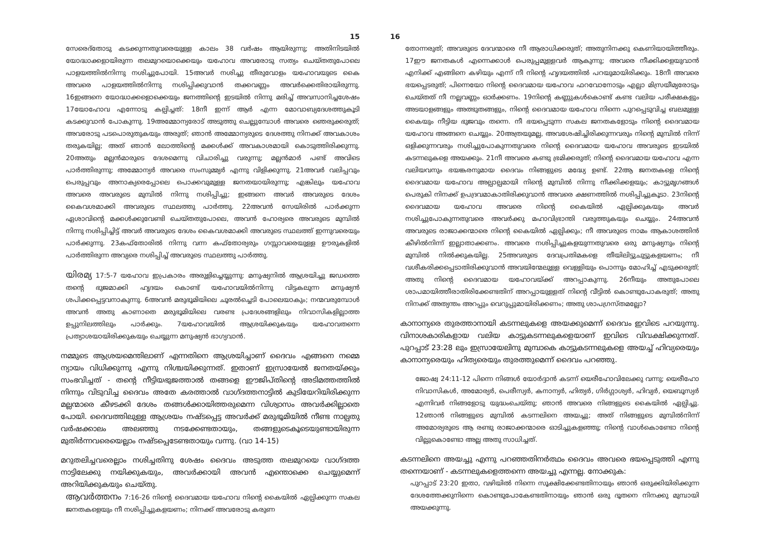15
സേരെദ്തോടു കടക്കുന്നതുവരെയുള്ള കാലം 38 വർഷം ആയിരുന്നു; അതിനിടയിൽ യോദ്ധാക്കളായിരുന്ന തലമുറയൊക്കെയും യഹോവ അവരോടു സത്യം ചെയ്തതുപോലെ പാളയത്തിൽനിന്നു നശിച്ചുപോയി. 15അവർ നശിച്ചു തീരുവോളം യഹോവയുടെ കൈ അവരെ പാളയത്തിൽനിന്നു നശിപ്പിക്കുവാൻ തക്കവണ്ണം അവർക്കെതിരായിരുന്നു. 16ഇങ്ങനെ യോദ്ധാക്കളൊക്കെയും ജനത്തിന്റെ ഇടയിൽ നിന്നു മരിച്ച് അവസാനിച്ചശേഷം 17യോഹോവ എന്നോടു കല്പിച്ചത്: 18നീ ഇന്ന് ആർ എന്ന മോവാബ്യദേശത്തുകൂടി കടക്കുവാൻ പോകുന്നു. 19അമ്മോന്യരോട് അടുത്തു ചെല്ലുമ്പോൾ അവരെ ഞെരുക്കരുത്; അവരോടു പടപൊരുതുകയും അരുത്; ഞാൻ അമ്മോന്യരുടെ ദേശത്തു നിനക്ക് അവകാശം തരുകയില്ല; അത് ഞാൻ ലോത്തിന്റെ മക്കൾക്ക് അവകാശമായി കൊടുത്തിരിക്കുന്നു. 20അതും മല്ലൻമാരുടെ ദേശമെന്നു വിചാരിച്ചു വരുന്നു; മല്ലൻമാർ പണ്ട് അവിടെ പാർത്തിരുന്നു; അമ്മോന്യർ അവരെ സംസുമ്മ്യർ എന്നു വിളിക്കുന്നു. 21അവർ വലിപ്പവും പെരുപ്പവും അനാക്യരെപ്പോലെ പൊക്കവുമുള്ള ജനതയായിരുന്നു; എങ്കിലും യഹോവ അവരെ അവരുടെ മുമ്പിൽ നിന്നു നശിപ്പിച്ചു; ഇങ്ങനെ അവർ അവരുടെ ദേശം കൈവശമാക്കി അവരുടെ സ്ഥലത്തു പാർത്തു. 22അവൻ സേയിരിൽ പാർക്കുന്ന ഏശാവിന്റെ മക്കൾക്കുവേണ്ടി ചെയ്തതുപോലെ, അവൻ ഹോര്യരെ അവരുടെ മുമ്പിൽ നിന്നു നശിപ്പിച്ചിട്ട് അവർ അവരുടെ ദേശം കൈവശമാക്കി അവരുടെ സ്ഥലത്ത് ഇന്നുവരെയും പാർക്കുന്നു. 23കഫ്തോരിൽ നിന്നു വന്ന കഫ്തോര്യരും ഗസ്സാവരെയുള്ള ഊരുകളിൽ പാർത്തിരുന്ന അവ്യരെ നശിപ്പിച്ച് അവരുടെ സ്ഥലത്തു പാർത്തു.
യിരമ്യ 17:5-7 യഹോവ ഇപ്രകാരം അരുളിച്ചെയ്യുന്നു: മനുഷ്യനിൽ ആശ്രയിച്ചു ജഡത്തെ തന്റെ ഭുജമാക്കി ഹൃദയം കൊണ്ട് യഹോവയിൽനിന്നു വിട്ടകലുന്ന മനുഷ്യൻ ശപിക്കപ്പെട്ടവനാകുന്നു. 6അവൻ മരുഭൂമിയിലെ ചൂരൽച്ചെടി പോലെയാകും; നന്മവരുമ്പോൾ അവൻ അതു കാണാതെ മരുഭൂമിയിലെ വരണ്ട പ്രദേശങ്ങളിലും നിവാസികളില്ലാത്ത ഉപ്പുനിലത്തിലും പാർക്കും. 7യഹോവയിൽ ആശ്രയിക്കുകയും യഹോവതന്നെ പ്രത്യാശയായിരിക്കുകയും ചെയ്യുന്ന മനുഷ്യൻ ഭാഗ്യവാൻ.
നമ്മുടെ ആശ്രയമെന്തിലാണ് എന്നതിനെ ആശ്രയിച്ചാണ് ദൈവം എങ്ങനെ നമ്മെ ന്യായം വിധിക്കുന്നു എന്നു നിശ്ചയിക്കുന്നത്. ഇതാണ് ഇസ്രായേൽ ജനതയ്ക്കും സംഭവിച്ചത് - തന്റെ നീട്ടിയഭുജത്താൽ തങ്ങളെ ഈജിപ്തിന്റെ അടിമത്തത്തിൽ നിന്നും വിടുവിച്ച ദൈവം അതേ കരത്താൽ വാഗ്ദത്തനാട്ടിൽ കുടിയേറിയിരിക്കുന്ന മല്ലന്മാരെ കീഴടക്കി ദേശം തങ്ങൾക്കായിത്തരുമെന്ന വിശ്വാസം അവർക്കില്ലാതെ പോയി. ദൈവത്തിലുള്ള ആശ്രയം നഷ്ടപ്പെട്ട അവർക്ക് മരുഭൂമിയിൽ നീണ്ട നാല്പതു വർഷക്കാലം അലഞ്ഞു നടക്കേണ്ടതായും, തങ്ങളുടെകൂടെയുണ്ടായിരുന്ന മുതിർന്നവരെയെല്ലാം നഷ്ടപ്പെടേണ്ടതായും വന്നു. (വാ 14-15)
മറുതലിച്ചവരെല്ലാം നശിച്ചതിനു ശേഷം ദൈവം അടുത്ത തലമുറയെ വാഗ്ദത്ത നാട്ടിലേക്കു നയിക്കുകയും, അവർക്കായി അവൻ എന്തൊക്കെ ചെയ്യുമെന്ന് അറിയിക്കുകയും ചെയ്തു.
ആവർത്തനം 7:16-26 നിന്റെ ദൈവമായ യഹോവ നിന്റെ കൈയിൽ ഏല്പിക്കുന്ന സകല ജനതകളെയും നീ നശിപ്പിച്ചുകളയണം; നിനക്ക് അവരോടു കരുണ
16
തോന്നരുത്; അവരുടെ ദേവന്മാരെ നീ ആരാധിക്കരുത്; അതുനിനക്കു കെണിയായിത്തീരും. 17ഈ ജനതകൾ എന്നെക്കാൾ പെരുപ്പമുള്ളവർ ആകുന്നു; അവരെ നീക്കിക്കളയുവാൻ എനിക്ക് എങ്ങിനെ കഴിയും എന്ന് നീ നിന്റെ ഹൃദയത്തിൽ പറയുമായിരിക്കും. 18നീ അവരെ ഭയപ്പെടരുത്; പിന്നെയോ നിന്റെ ദൈവമായ യഹോവ ഫറവോനോടും എല്ലാ മിസ്രയീമ്യരോടും ചെയ്തത് നീ നല്ലവണ്ണം ഓർക്കണം. 19നിന്റെ കണ്ണുകൾകൊണ്ട് കണ്ട വലിയ പരീക്ഷകളും അടയാളങ്ങളും അത്ഭുതങ്ങളും, നിന്റെ ദൈവമായ യഹോവ നിന്നെ പുറപ്പെടുവിച്ച ബലമുള്ള കൈയും നീട്ടിയ ഭുജവും തന്നെ. നീ ഭയപ്പെടുന്ന സകല ജനതകളോടും നിന്റെ ദൈവമായ യഹോവ അങ്ങനെ ചെയ്യും. 20അത്രയുമല്ല, അവശേഷിച്ചിരിക്കുന്നവരും നിന്റെ മുമ്പിൽ നിന്ന് ഒളിക്കുന്നവരും നശിച്ചുപോകുന്നതുവരെ നിന്റെ ദൈവമായ യഹോവ അവരുടെ ഇടയിൽ കടന്നലുകളെ അയക്കും. 21നീ അവരെ കണ്ടു ഭ്രമിക്കരുത്; നിന്റെ ദൈവമായ യഹോവ എന്ന വലിയവനും ഭയങ്കരനുമായ ദൈവം നിങ്ങളുടെ മദ്ധ്യേ ഉണ്ട്. 22ആ ജനതകളെ നിന്റെ ദൈവമായ യഹോവ അല്പാല്പമായി നിന്റെ മുമ്പിൽ നിന്നു നീക്കിക്കളയും; കാട്ടുമൃഗങ്ങൾ പെരുകി നിനക്ക് ഉപദ്രവമാകാതിരിക്കുവാൻ അവരെ ക്ഷണത്തിൽ നശിപ്പിച്ചുകൂടാ. 23നിന്റെ ദൈവമായ യഹോവ അവരെ നിന്റെ കൈയിൽ ഏല്പിക്കുകയും അവർ നശിച്ചുപോകുന്നതുവരെ അവർക്കു മഹാവിഭ്രാന്തി വരുത്തുകയും ചെയ്യും. 24അവൻ അവരുടെ രാജാക്കന്മാരെ നിന്റെ കൈയിൽ ഏല്പിക്കും; നീ അവരുടെ നാമം ആകാശത്തിൻ കീഴിൽനിന്ന് ഇല്ലാതാക്കണം. അവരെ നശിപ്പിച്ചുകളയുന്നതുവരെ ഒരു മനുഷ്യനും നിന്റെ മുമ്പിൽ നിൽക്കുകയില്ല. 25അവരുടെ ദേവപ്രതിമകളെ തീയിലിട്ടുചുട്ടുകളയണം; നീ വശീകരിക്കപ്പെടാതിരിക്കുവാൻ അവയിന്മേലുള്ള വെള്ളിയും പൊന്നും മോഹിച്ച് എടുക്കരുത്; അതു നിന്റെ ദൈവമായ യഹോവയ്ക്ക് അറപ്പാകുന്നു. 26നീയും അതുപോലെ ശാപമായിത്തീരാതിരിക്കേണ്ടതിന് അറപ്പായുള്ളത് നിന്റെ വീട്ടിൽ കൊണ്ടുപോകരുത്; അതു നിനക്ക് അത്യന്തം അറപ്പും വെറുപ്പുമായിരിക്കണം; അതു ശാപഗ്രസ്തമല്ലോ?
കാനാന്യരെ തുരത്താനായി കടന്നലുകളെ അയക്കുമെന്ന് ദൈവം ഇവിടെ പറയുന്നു. വിനാശകാരികളായ വലിയ കാട്ടുകടന്നലുകളെയാണ് ഇവിടെ വിവക്ഷിക്കുന്നത്. പുറപ്പാട് 23:28 ലും ഇസ്രായേലിനു മുമ്പാകെ കാട്ടുകടന്നലുകളെ അയച്ച് ഹിവ്യരെയും കാനാന്യരെയും ഹിത്യരെയും തുരത്തുമെന്ന് ദൈവം പറഞ്ഞു.
ജോഷ്വ 24:11-12 പിന്നെ നിങ്ങൾ യോർദ്ദാൻ കടന്ന് യെരീഹോവിലേക്കു വന്നു; യെരീഹോ നിവാസികൾ, അമോര്യർ, പെരീസ്യർ, കനാന്യർ, ഹിത്യർ, ഗിർഗ്ഗാശ്യർ, ഹിവ്യർ, യെബൂസ്യർ എന്നിവർ നിങ്ങളോടു യുദ്ധംചെയ്തു; ഞാൻ അവരെ നിങ്ങളുടെ കൈയിൽ ഏല്പിച്ചു. 12ഞാൻ നിങ്ങളുടെ മുമ്പിൽ കടന്നലിനെ അയച്ചു; അത് നിങ്ങളുടെ മുമ്പിൽനിന്ന് അമോര്യരുടെ ആ രണ്ടു രാജാക്കന്മാരെ ഓടിച്ചുകളഞ്ഞു; നിന്റെ വാൾകൊണ്ടോ നിന്റെ വില്ലുകൊണ്ടോ അല്ല അതു സാധിച്ചത്.
കടന്നലിനെ അയച്ചു എന്നു പറഞ്ഞതിനർത്ഥം ദൈവം അവരെ ഭയപ്പെടുത്തി എന്നു തന്നെയാണ് - കടന്നലുകളെത്തന്നെ അയച്ചു എന്നല്ല. നോക്കുക:
പുറപ്പാട് 23:20 ഇതാ, വഴിയിൽ നിന്നെ സൂക്ഷിക്കേണ്ടതിനായും ഞാൻ ഒരുക്കിയിരിക്കുന്ന ദേശത്തേക്കുനിന്നെ കൊണ്ടുപോകേണ്ടതിനായും ഞാൻ ഒരു ദൂതനെ നിനക്കു മുമ്പായി അയക്കുന്നു.